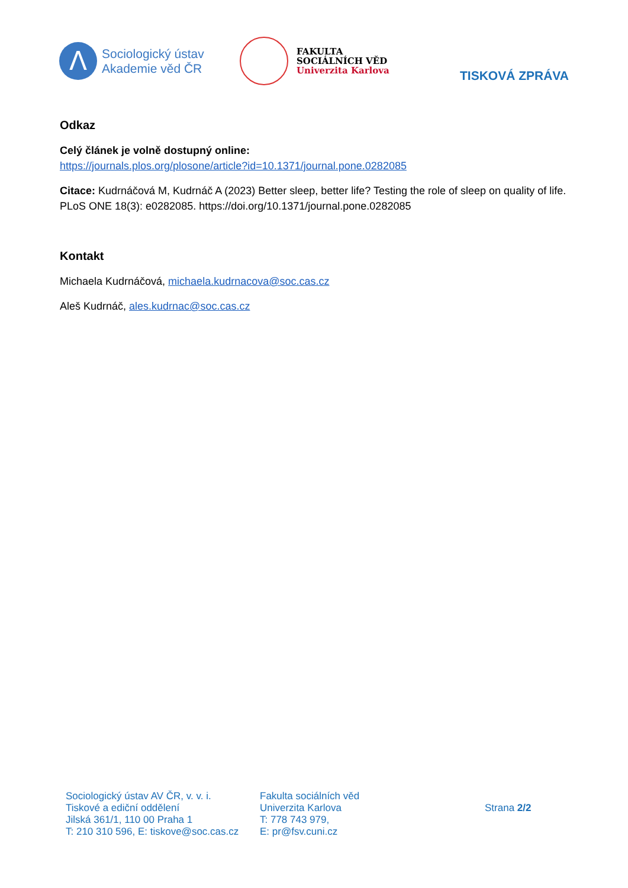Λ
Sociologický ústav
Akademie věd ČR
FAKULTA
SOCIÁLNÍCH VĚD
Univerzita Karlova
TISKOVÁ ZPRÁVA
Odkaz
Celý článek je volně dostupný online:
https://journals.plos.org/plosone/article?id=10.1371/journal.pone.0282085
Citace: Kudrnáčová M, Kudrnáč A (2023) Better sleep, better life? Testing the role of sleep on quality of life. PLoS ONE 18(3): e0282085. https://doi.org/10.1371/journal.pone.0282085
Kontakt
Michaela Kudrnáčová, michaela.kudrnacova@soc.cas.cz
Aleš Kudrnáč, ales.kudrnac@soc.cas.cz
Sociologický ústav AV ČR, v. v. i.
Tiskové a ediční oddělení
Jilská 361/1, 110 00 Praha 1
T: 210 310 596, E: tiskove@soc.cas.cz
Fakulta sociálních věd
Univerzita Karlova
T: 778 743 979,
E: pr@fsv.cuni.cz
Strana 2/2